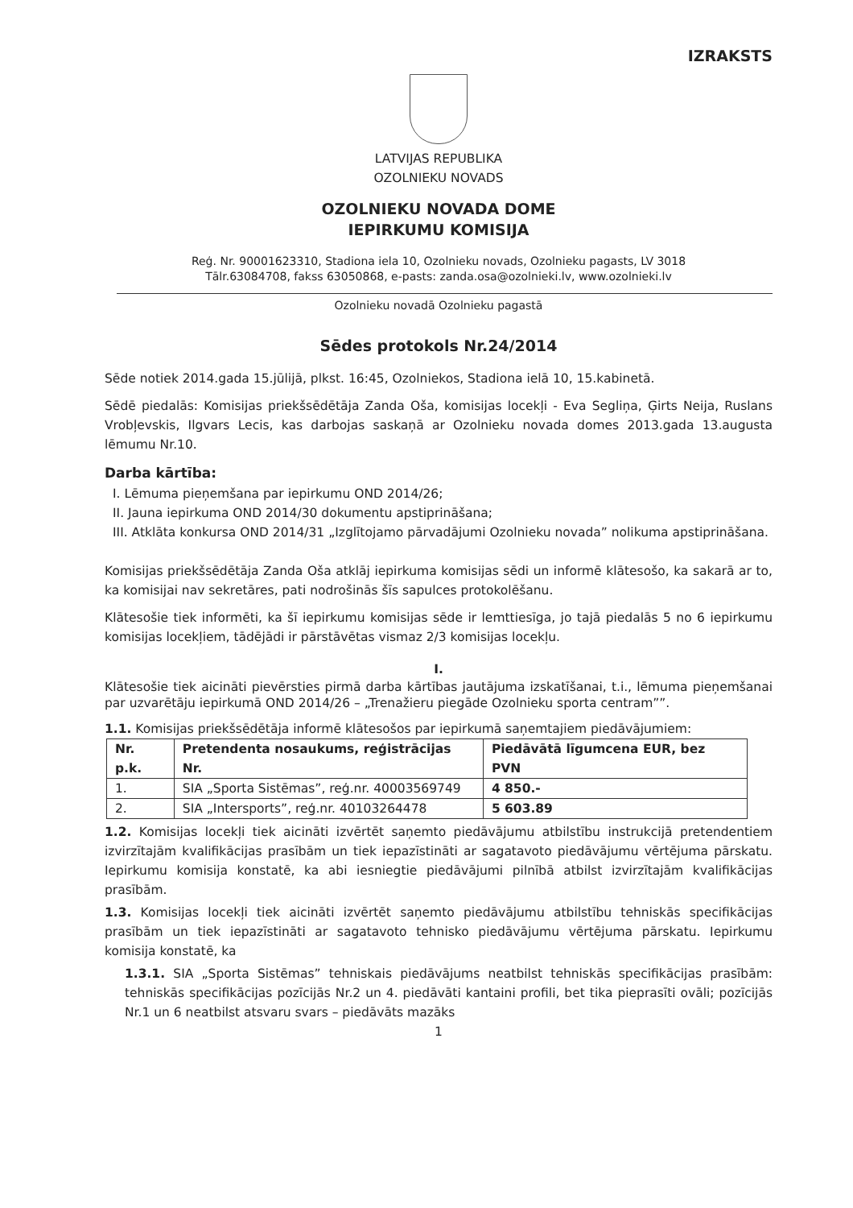IZRAKSTS
LATVIJAS REPUBLIKA
OZOLNIEKU NOVADS
OZOLNIEKU NOVADA DOME
IEPIRKUMU KOMISIJA
Reģ. Nr. 90001623310, Stadiona iela 10, Ozolnieku novads, Ozolnieku pagasts, LV 3018
Tālr.63084708, fakss 63050868, e-pasts: zanda.osa@ozolnieki.lv, www.ozolnieki.lv
Ozolnieku novadā Ozolnieku pagastā
Sēdes protokols Nr.24/2014
Sēde notiek 2014.gada 15.jūlijā, plkst. 16:45, Ozolniekos, Stadiona ielā 10, 15.kabinetā.
Sēdē piedalās: Komisijas priekšsēdētāja Zanda Oša, komisijas locekļi - Eva Segliņa, Ģirts Neija, Ruslans Vrobļevskis, Ilgvars Lecis, kas darbojas saskaņā ar Ozolnieku novada domes 2013.gada 13.augusta lēmumu Nr.10.
Darba kārtība:
I. Lēmuma pieņemšana par iepirkumu OND 2014/26;
II. Jauna iepirkuma OND 2014/30 dokumentu apstiprināšana;
III. Atklāta konkursa OND 2014/31 „Izglītojamo pārvadājumi Ozolnieku novada” nolikuma apstiprināšana.
Komisijas priekšsēdētāja Zanda Oša atklāj iepirkuma komisijas sēdi un informē klātesošo, ka sakarā ar to, ka komisijai nav sekretāres, pati nodrošinās šīs sapulces protokolēšanu.
Klātesošie tiek informēti, ka šī iepirkumu komisijas sēde ir lemttiesīga, jo tajā piedalās 5 no 6 iepirkumu komisijas locekļiem, tādējādi ir pārstāvētas vismaz 2/3 komisijas locekļu.
I.
Klātesošie tiek aicināti pievērsties pirmā darba kārtības jautājuma izskatīšanai, t.i., lēmuma pieņemšanai par uzvarētāju iepirkumā OND 2014/26 – „Trenažieru piegāde Ozolnieku sporta centram””.
1.1. Komisijas priekšsēdētāja informē klātesošos par iepirkumā saņemtajiem piedāvājumiem:
| Nr. p.k. | Pretendenta nosaukums, reģistrācijas Nr. | Piedāvātā līgumcena EUR, bez PVN |
| --- | --- | --- |
| 1. | SIA „Sporta Sistēmas”, reģ.nr. 40003569749 | 4 850.- |
| 2. | SIA „Intersports”, reģ.nr. 40103264478 | 5 603.89 |
1.2. Komisijas locekļi tiek aicināti izvērtēt saņemto piedāvājumu atbilstību instrukcijā pretendentiem izvirzītajām kvalifikācijas prasībām un tiek iepazīstināti ar sagatavoto piedāvājumu vērtējuma pārskatu. Iepirkumu komisija konstatē, ka abi iesniegtie piedāvājumi pilnībā atbilst izvirzītajām kvalifikācijas prasībām.
1.3. Komisijas locekļi tiek aicināti izvērtēt saņemto piedāvājumu atbilstību tehniskās specifikācijas prasībām un tiek iepazīstināti ar sagatavoto tehnisko piedāvājumu vērtējuma pārskatu. Iepirkumu komisija konstatē, ka
1.3.1. SIA „Sporta Sistēmas” tehniskais piedāvājums neatbilst tehniskās specifikācijas prasībām: tehniskās specifikācijas pozīcijās Nr.2 un 4. piedāvāti kantaini profili, bet tika pieprasīti ovāli; pozīcijās Nr.1 un 6 neatbilst atsvaru svars – piedāvāts mazāks
1